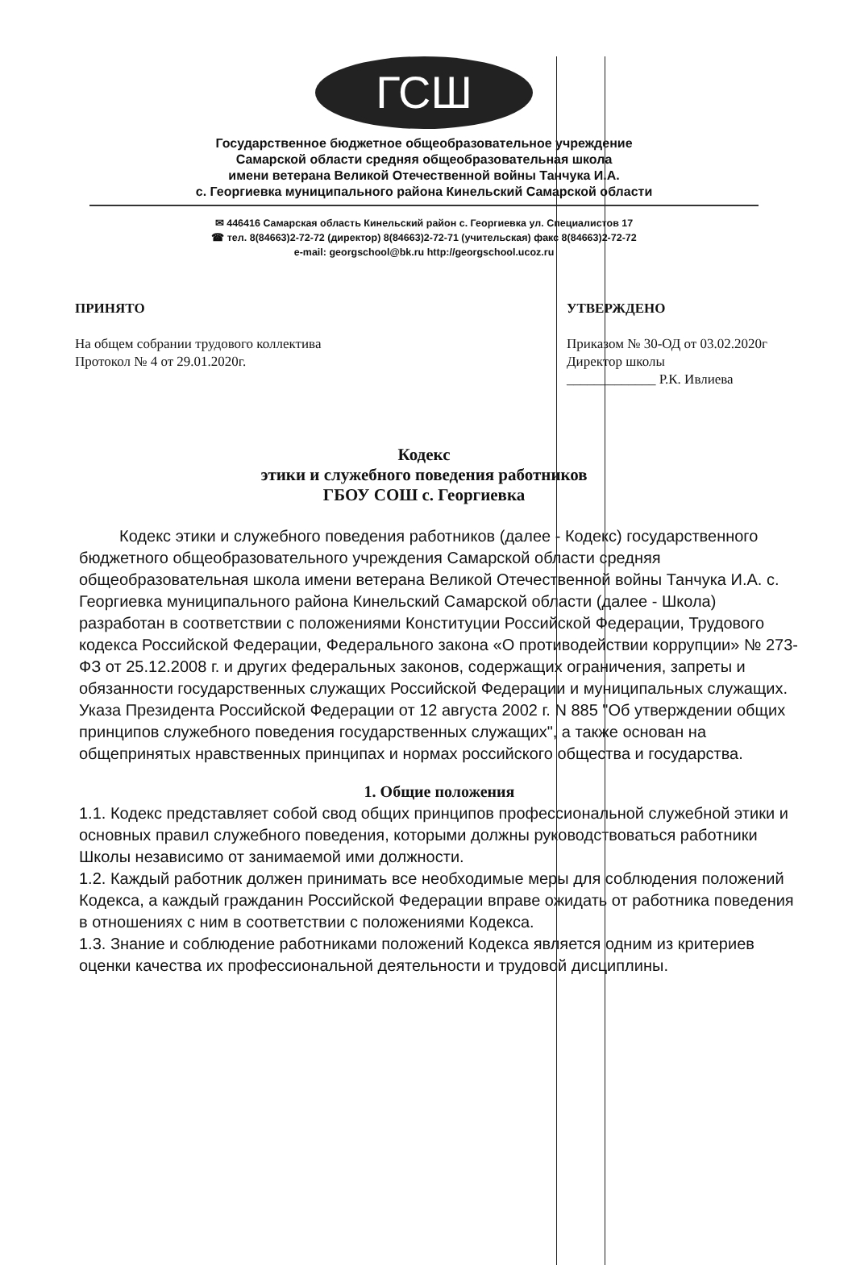ГСШ
Государственное бюджетное общеобразовательное учреждение
Самарской области средняя общеобразовательная школа
имени ветерана Великой Отечественной войны Танчука И.А.
с. Георгиевка муниципального района Кинельский Самарской области
✉ 446416 Самарская область Кинельский район с. Георгиевка ул. Специалистов 17
☎ тел. 8(84663)2-72-72 (директор) 8(84663)2-72-71 (учительская) факс 8(84663)2-72-72
e-mail: georgschool@bk.ru http://georgschool.ucoz.ru
ПРИНЯТО
На общем собрании трудового коллектива
Протокол № 4 от 29.01.2020г.
УТВЕРЖДЕНО
Приказом № 30-ОД от 03.02.2020г
Директор школы
_____________ Р.К. Ивлиева
Кодекс
этики и служебного поведения работников
ГБОУ СОШ с. Георгиевка
Кодекс этики и служебного поведения работников (далее - Кодекс) государственного бюджетного общеобразовательного учреждения Самарской области средняя общеобразовательная школа имени ветерана Великой Отечественной войны Танчука И.А. с. Георгиевка муниципального района Кинельский Самарской области (далее - Школа) разработан в соответствии с положениями Конституции Российской Федерации, Трудового кодекса Российской Федерации, Федерального закона «О противодействии коррупции» № 273-ФЗ от 25.12.2008 г. и других федеральных законов, содержащих ограничения, запреты и обязанности государственных служащих Российской Федерации и муниципальных служащих. Указа Президента Российской Федерации от 12 августа 2002 г. N 885 "Об утверждении общих принципов служебного поведения государственных служащих", а также основан на общепринятых нравственных принципах и нормах российского общества и государства.
1. Общие положения
1.1. Кодекс представляет собой свод общих принципов профессиональной служебной этики и основных правил служебного поведения, которыми должны руководствоваться работники Школы независимо от занимаемой ими должности.
1.2. Каждый работник должен принимать все необходимые меры для соблюдения положений Кодекса, а каждый гражданин Российской Федерации вправе ожидать от работника поведения в отношениях с ним в соответствии с положениями Кодекса.
1.3. Знание и соблюдение работниками положений Кодекса является одним из критериев оценки качества их профессиональной деятельности и трудовой дисциплины.